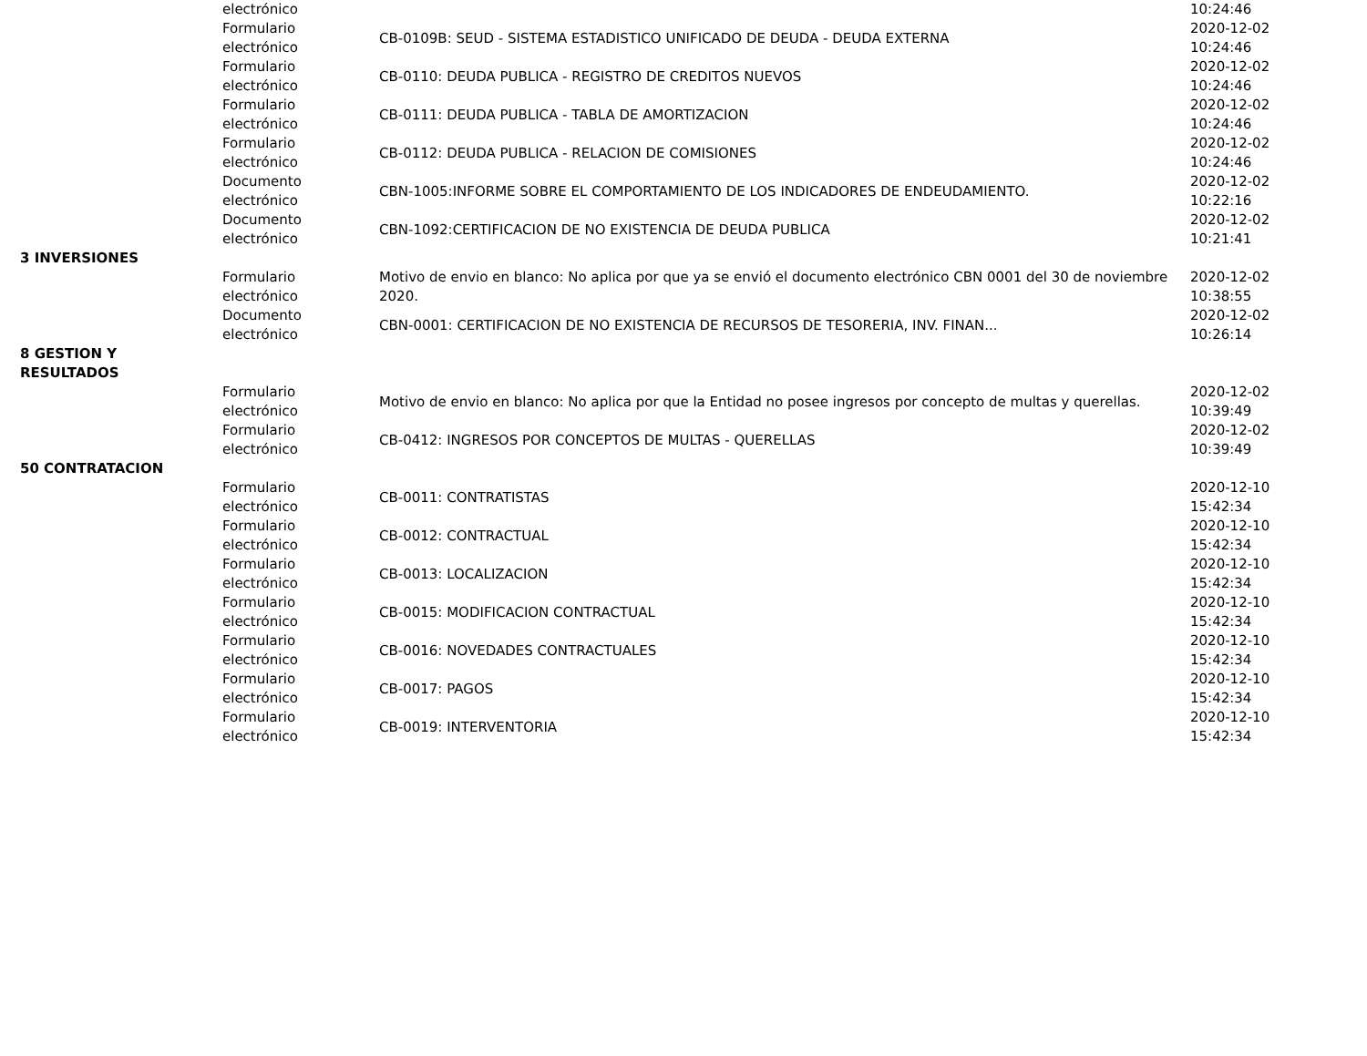| | electrónico | | 10:24:46 |
| | Formulario electrónico | CB-0109B: SEUD - SISTEMA ESTADISTICO UNIFICADO DE DEUDA - DEUDA EXTERNA | 2020-12-02 10:24:46 |
| | Formulario electrónico | CB-0110: DEUDA PUBLICA - REGISTRO DE CREDITOS NUEVOS | 2020-12-02 10:24:46 |
| | Formulario electrónico | CB-0111: DEUDA PUBLICA - TABLA DE AMORTIZACION | 2020-12-02 10:24:46 |
| | Formulario electrónico | CB-0112: DEUDA PUBLICA - RELACION DE COMISIONES | 2020-12-02 10:24:46 |
| | Documento electrónico | CBN-1005:INFORME SOBRE EL COMPORTAMIENTO DE LOS INDICADORES DE ENDEUDAMIENTO. | 2020-12-02 10:22:16 |
| | Documento electrónico | CBN-1092:CERTIFICACION DE NO EXISTENCIA DE DEUDA PUBLICA | 2020-12-02 10:21:41 |
| 3 INVERSIONES | | | |
| | Formulario electrónico | Motivo de envio en blanco: No aplica por que ya se envió el documento electrónico CBN 0001 del 30 de noviembre 2020. | 2020-12-02 10:38:55 |
| | Documento electrónico | CBN-0001: CERTIFICACION DE NO EXISTENCIA DE RECURSOS DE TESORERIA, INV. FINAN... | 2020-12-02 10:26:14 |
| 8 GESTION Y RESULTADOS | | | |
| | Formulario electrónico | Motivo de envio en blanco: No aplica por que la Entidad no posee ingresos por concepto de multas y querellas. | 2020-12-02 10:39:49 |
| | Formulario electrónico | CB-0412: INGRESOS POR CONCEPTOS DE MULTAS - QUERELLAS | 2020-12-02 10:39:49 |
| 50 CONTRATACION | | | |
| | Formulario electrónico | CB-0011: CONTRATISTAS | 2020-12-10 15:42:34 |
| | Formulario electrónico | CB-0012: CONTRACTUAL | 2020-12-10 15:42:34 |
| | Formulario electrónico | CB-0013: LOCALIZACION | 2020-12-10 15:42:34 |
| | Formulario electrónico | CB-0015: MODIFICACION CONTRACTUAL | 2020-12-10 15:42:34 |
| | Formulario electrónico | CB-0016: NOVEDADES CONTRACTUALES | 2020-12-10 15:42:34 |
| | Formulario electrónico | CB-0017: PAGOS | 2020-12-10 15:42:34 |
| | Formulario electrónico | CB-0019: INTERVENTORIA | 2020-12-10 15:42:34 |